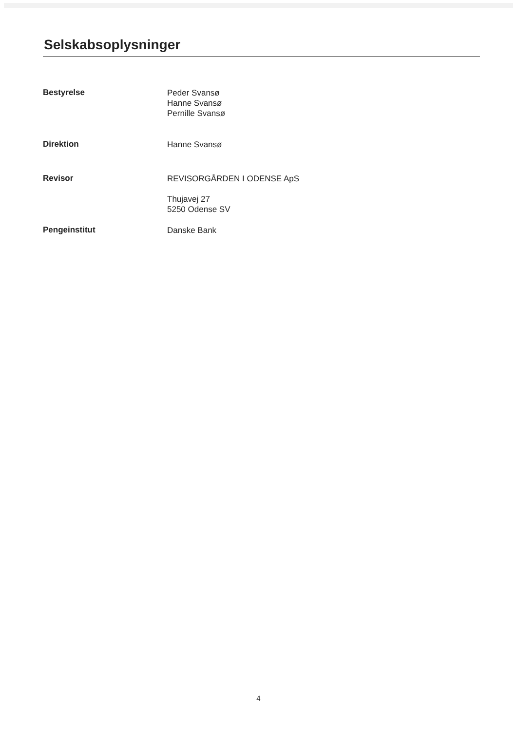Selskabsoplysninger
Bestyrelse
Peder Svansø
Hanne Svansø
Pernille Svansø
Direktion
Hanne Svansø
Revisor
REVISORGÅRDEN I ODENSE ApS
Thujavej 27
5250 Odense SV
Pengeinstitut
Danske Bank
4